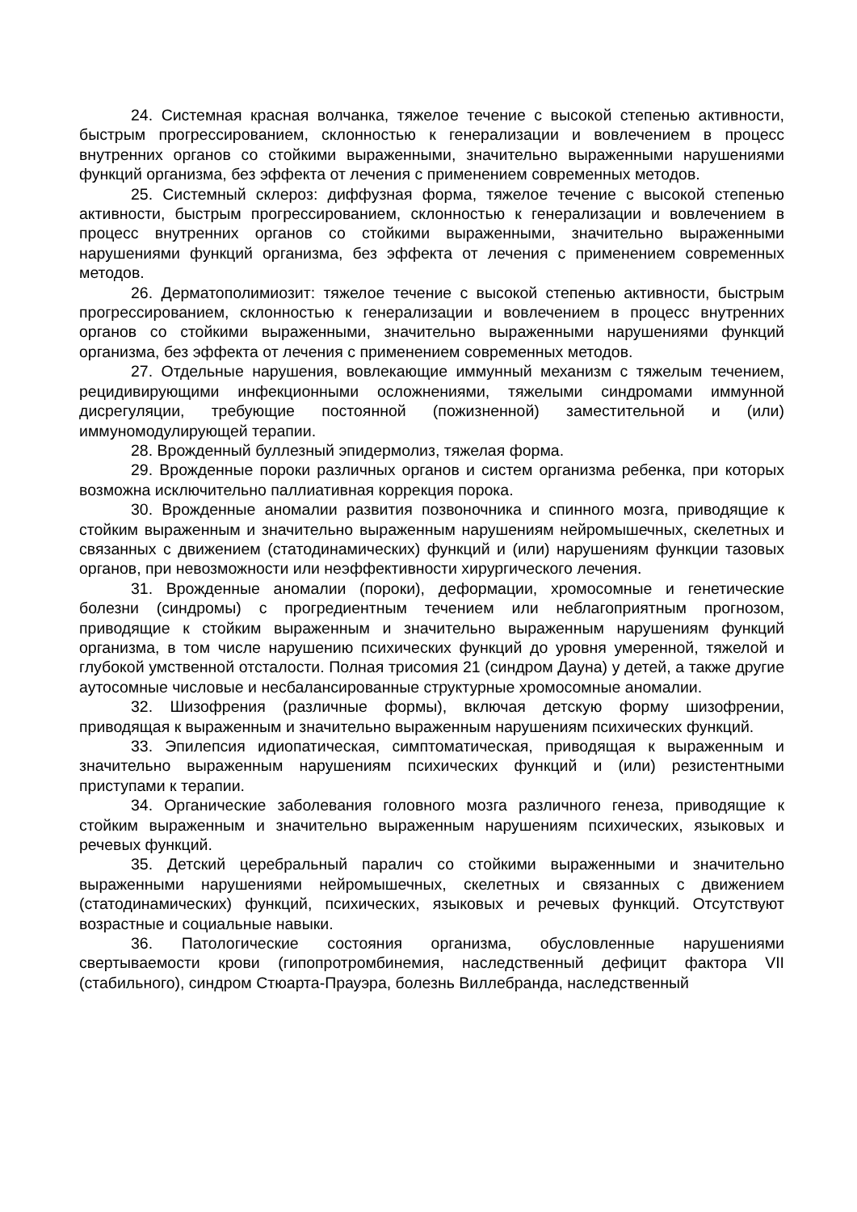24. Системная красная волчанка, тяжелое течение с высокой степенью активности, быстрым прогрессированием, склонностью к генерализации и вовлечением в процесс внутренних органов со стойкими выраженными, значительно выраженными нарушениями функций организма, без эффекта от лечения с применением современных методов.
25. Системный склероз: диффузная форма, тяжелое течение с высокой степенью активности, быстрым прогрессированием, склонностью к генерализации и вовлечением в процесс внутренних органов со стойкими выраженными, значительно выраженными нарушениями функций организма, без эффекта от лечения с применением современных методов.
26. Дерматополимиозит: тяжелое течение с высокой степенью активности, быстрым прогрессированием, склонностью к генерализации и вовлечением в процесс внутренних органов со стойкими выраженными, значительно выраженными нарушениями функций организма, без эффекта от лечения с применением современных методов.
27. Отдельные нарушения, вовлекающие иммунный механизм с тяжелым течением, рецидивирующими инфекционными осложнениями, тяжелыми синдромами иммунной дисрегуляции, требующие постоянной (пожизненной) заместительной и (или) иммуномодулирующей терапии.
28. Врожденный буллезный эпидермолиз, тяжелая форма.
29. Врожденные пороки различных органов и систем организма ребенка, при которых возможна исключительно паллиативная коррекция порока.
30. Врожденные аномалии развития позвоночника и спинного мозга, приводящие к стойким выраженным и значительно выраженным нарушениям нейромышечных, скелетных и связанных с движением (статодинамических) функций и (или) нарушениям функции тазовых органов, при невозможности или неэффективности хирургического лечения.
31. Врожденные аномалии (пороки), деформации, хромосомные и генетические болезни (синдромы) с прогредиентным течением или неблагоприятным прогнозом, приводящие к стойким выраженным и значительно выраженным нарушениям функций организма, в том числе нарушению психических функций до уровня умеренной, тяжелой и глубокой умственной отсталости. Полная трисомия 21 (синдром Дауна) у детей, а также другие аутосомные числовые и несбалансированные структурные хромосомные аномалии.
32. Шизофрения (различные формы), включая детскую форму шизофрении, приводящая к выраженным и значительно выраженным нарушениям психических функций.
33. Эпилепсия идиопатическая, симптоматическая, приводящая к выраженным и значительно выраженным нарушениям психических функций и (или) резистентными приступами к терапии.
34. Органические заболевания головного мозга различного генеза, приводящие к стойким выраженным и значительно выраженным нарушениям психических, языковых и речевых функций.
35. Детский церебральный паралич со стойкими выраженными и значительно выраженными нарушениями нейромышечных, скелетных и связанных с движением (статодинамических) функций, психических, языковых и речевых функций. Отсутствуют возрастные и социальные навыки.
36. Патологические состояния организма, обусловленные нарушениями свертываемости крови (гипопротромбинемия, наследственный дефицит фактора VII (стабильного), синдром Стюарта-Прауэра, болезнь Виллебранда, наследственный